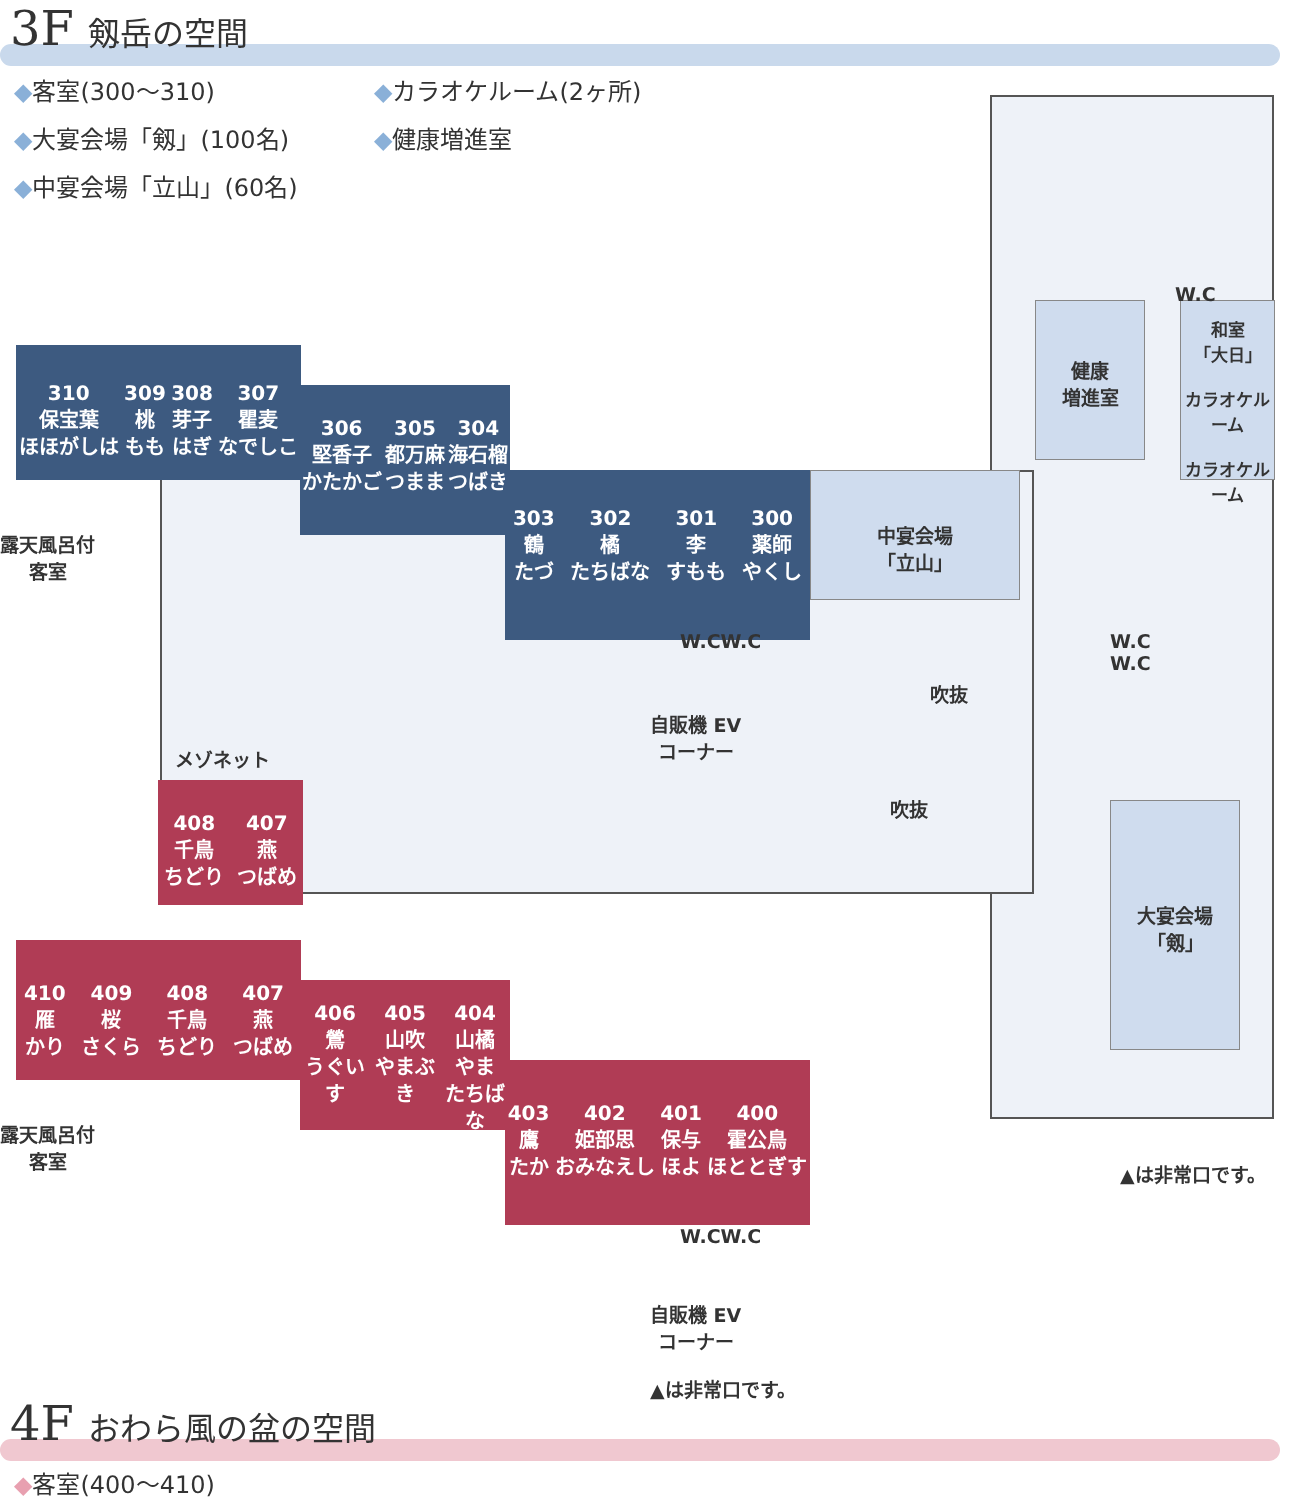3F 剱岳の空間
◆客室(300〜310)
◆カラオケルーム(2ヶ所)
◆大宴会場「剱」(100名)
◆健康増進室
◆中宴会場「立山」(60名)
310
保宝葉
ほほがしは
309
桃
もも
308
芽子
はぎ
307
瞿麦
なでしこ
306
堅香子
かたかご
305
都万麻
つまま
304
海石榴
つばき
303
鶴
たづ
302
橘
たちばな
301
李
すもも
300
薬師
やくし
中宴会場
「立山」
健康
増進室
和室
「大日」
カラオケルーム
カラオケルーム
W.C
W.C
W.C
吹抜
吹抜
W.CW.C
自販機 EV
コーナー
大宴会場
「剱」
露天風呂付
客室
▲は非常口です。
メゾネット
408
千鳥
ちどり
407
燕
つばめ
410
雁
かり
409
桜
さくら
408
千鳥
ちどり
407
燕
つばめ
406
鶯
うぐいす
405
山吹
やまぶき
404
山橘
やま
たちばな
403
鷹
たか
402
姫部思
おみなえし
401
保与
ほよ
400
霍公鳥
ほととぎす
露天風呂付
客室
W.CW.C
自販機 EV
コーナー
▲は非常口です。
4F おわら風の盆の空間
◆客室(400〜410)